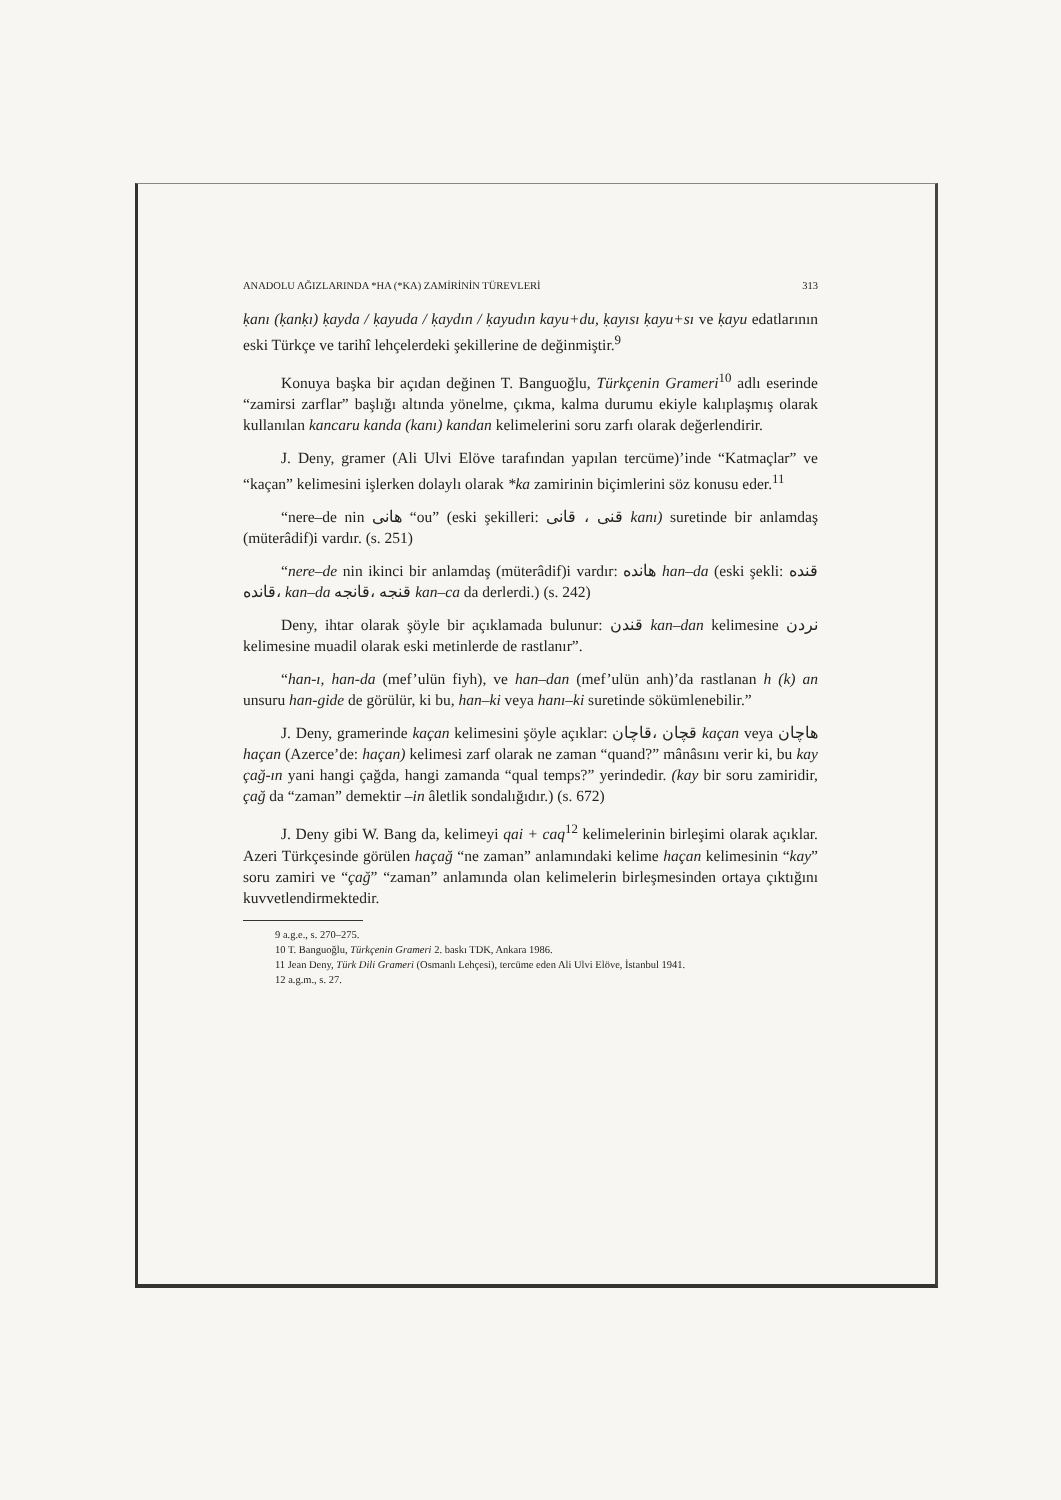ANADOLU AĞIZLARINDA *HA (*KA) ZAMİRİNİN TÜREVLERİ 313
ḳanı (ḳanḳı) ḳayda / ḳayuda / ḳaydın / ḳayudın kayu+du, ḳayısı ḳayu+sı ve ḳayu edatlarının eski Türkçe ve tarihî lehçelerdeki şekillerine de değinmiştir.<sup>9</sup>
Konuya başka bir açıdan değinen T. Banguoğlu, Türkçenin Grameri<sup>10</sup> adlı eserinde “zamirsi zarflar” başlığı altında yönelme, çıkma, kalma durumu ekiyle kalıplaşmış olarak kullanılan kancaru kanda (kanı) kandan kelimelerini soru zarfı olarak değerlendirir.
J. Deny, gramer (Ali Ulvi Elöve tarafından yapılan tercüme)’inde “Katmaçlar” ve “kaçan” kelimesini işlerken dolaylı olarak *ka zamirinin biçimlerini söz konusu eder.<sup>11</sup>
“nere–de nin هانی “ou” (eski şekilleri: قنی ، قانی kanı) suretinde bir anlamdaş (müterâdif)i vardır. (s. 251)
“nere–de nin ikinci bir anlamdaş (müterâdif)i vardır: هانده han–da (eski şekli: قنده ،قانده kan–da قنجه ،قانجه kan–ca da derlerdi.) (s. 242)
Deny, ihtar olarak şöyle bir açıklamada bulunur: قندن kan–dan kelimesine نردن kelimesine muadil olarak eski metinlerde de rastlanır”.
“han-ı, han-da (mef’ulün fiyh), ve han–dan (mef’ulün anh)’da rastlanan h (k) an unsuru han-gide de görülür, ki bu, han–ki veya hanı–ki suretinde sökümlenebilir.”
J. Deny, gramerinde kaçan kelimesini şöyle açıklar: قچان ،قاچان kaçan veya هاچان haçan (Azerce’de: haçan) kelimesi zarf olarak ne zaman “quand?” mânâsını verir ki, bu kay çağ-ın yani hangi çağda, hangi zamanda “qual temps?” yerindedir. (kay bir soru zamiridir, çağ da “zaman” demektir –in âletlik sondalığıdır.) (s. 672)
J. Deny gibi W. Bang da, kelimeyi qai + caq<sup>12</sup> kelimelerinin birleşimi olarak açıklar. Azeri Türkçesinde görülen haçağ “ne zaman” anlamındaki kelime haçan kelimesinin “kay” soru zamiri ve “çağ” “zaman” anlamında olan kelimelerin birleşmesinden ortaya çıktığını kuvvetlendirmektedir.
9 a.g.e., s. 270–275.
10 T. Banguoğlu, Türkçenin Grameri 2. baskı TDK, Ankara 1986.
11 Jean Deny, Türk Dili Grameri (Osmanlı Lehçesi), tercüme eden Ali Ulvi Elöve, İstanbul 1941.
12 a.g.m., s. 27.